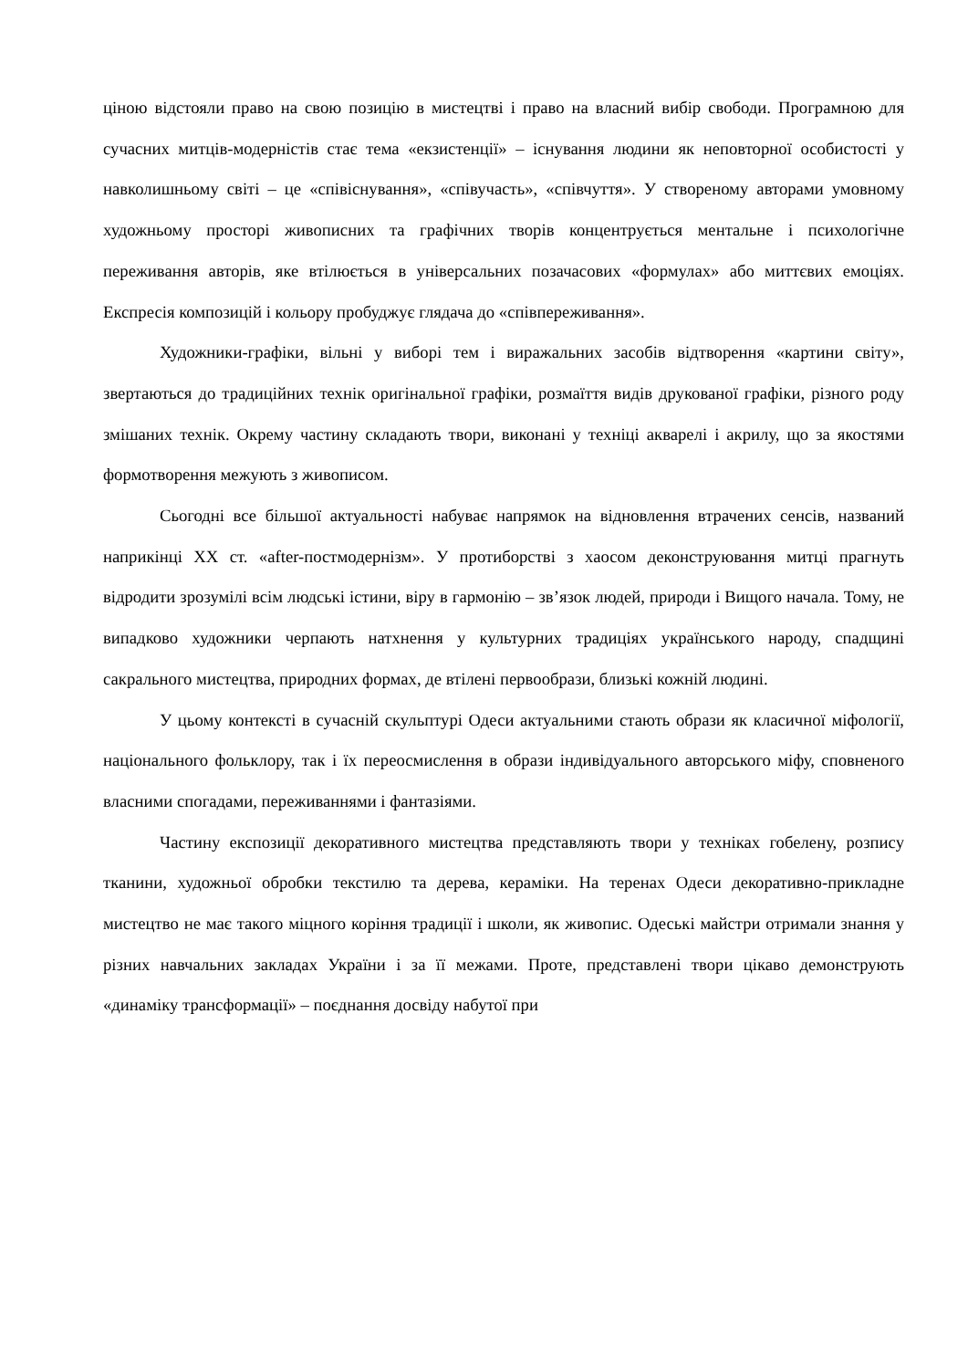ціною відстояли право на свою позицію в мистецтві і право на власний вибір свободи. Програмною для сучасних митців-модерністів стає тема «екзистенції» – існування людини як неповторної особистості у навколишньому світі – це «співіснування», «співучасть», «співчуття». У створеному авторами умовному художньому просторі живописних та графічних творів концентрується ментальне і психологічне переживання авторів, яке втілюється в універсальних позачасових «формулах» або миттєвих емоціях. Експресія композицій і кольору пробуджує глядача до «співпереживання».
Художники-графіки, вільні у виборі тем і виражальних засобів відтворення «картини світу», звертаються до традиційних технік оригінальної графіки, розмаїття видів друкованої графіки, різного роду змішаних технік. Окрему частину складають твори, виконані у техніці акварелі і акрилу, що за якостями формотворення межують з живописом.
Сьогодні все більшої актуальності набуває напрямок на відновлення втрачених сенсів, названий наприкінці ХХ ст. «after-постмодернізм». У протиборстві з хаосом деконструювання митці прагнуть відродити зрозумілі всім людські істини, віру в гармонію – зв’язок людей, природи і Вищого начала. Тому, не випадково художники черпають натхнення у культурних традиціях українського народу, спадщині сакрального мистецтва, природних формах, де втілені первообрази, близькі кожній людині.
У цьому контексті в сучасній скульптурі Одеси актуальними стають образи як класичної міфології, національного фольклору, так і їх переосмислення в образи індивідуального авторського міфу, сповненого власними спогадами, переживаннями і фантазіями.
Частину експозиції декоративного мистецтва представляють твори у техніках гобелену, розпису тканини, художньої обробки текстилю та дерева, кераміки. На теренах Одеси декоративно-прикладне мистецтво не має такого міцного коріння традиції і школи, як живопис. Одеські майстри отримали знання у різних навчальних закладах України і за її межами. Проте, представлені твори цікаво демонструють «динаміку трансформації» – поєднання досвіду набутої при